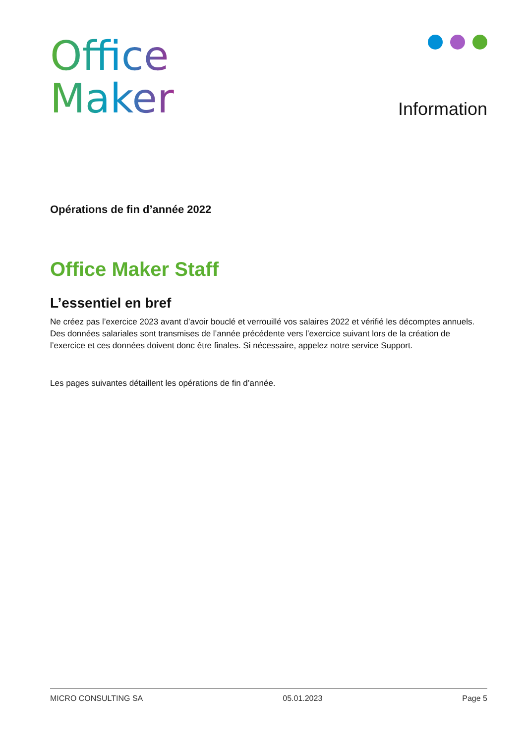Office
Maker
Information
Opérations de fin d’année 2022
Office Maker Staff
L’essentiel en bref
Ne créez pas l’exercice 2023 avant d’avoir bouclé et verrouillé vos salaires 2022 et vérifié les décomptes annuels. Des données salariales sont transmises de l’année précédente vers l’exercice suivant lors de la création de l’exercice et ces données doivent donc être finales. Si nécessaire, appelez notre service Support.
Les pages suivantes détaillent les opérations de fin d’année.
MICRO CONSULTING SA 05.01.2023 Page 5